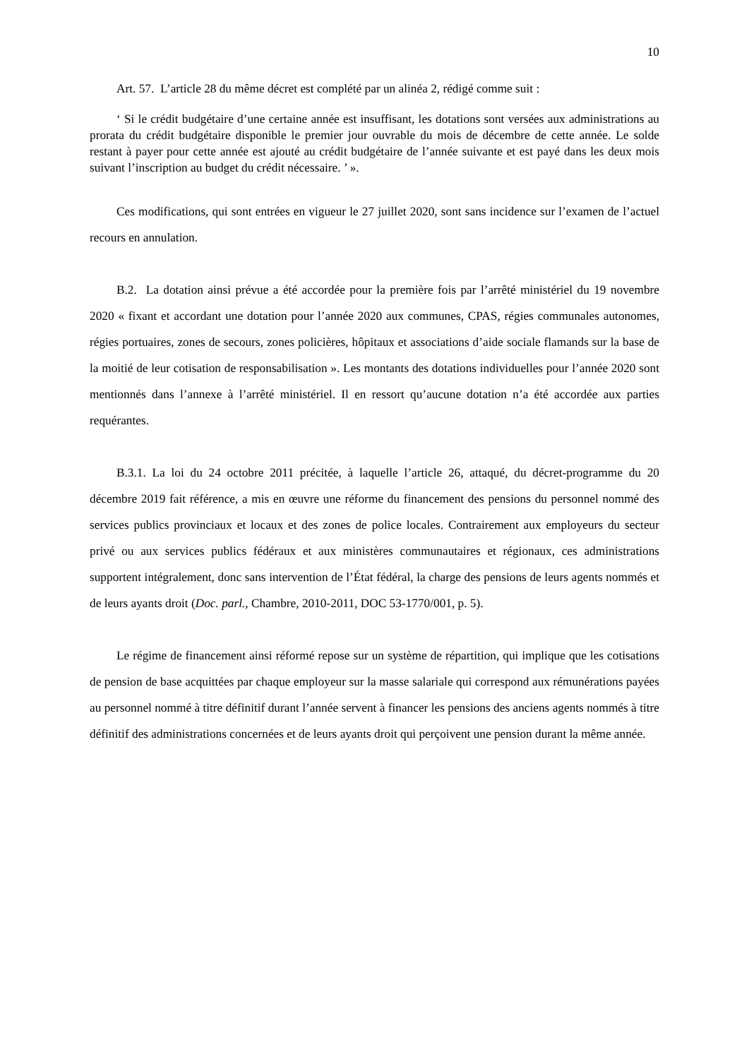10
Art. 57. L’article 28 du même décret est complété par un alinéa 2, rédigé comme suit :
‘ Si le crédit budgétaire d’une certaine année est insuffisant, les dotations sont versées aux administrations au prorata du crédit budgétaire disponible le premier jour ouvrable du mois de décembre de cette année. Le solde restant à payer pour cette année est ajouté au crédit budgétaire de l’année suivante et est payé dans les deux mois suivant l’inscription au budget du crédit nécessaire. ’ ».
Ces modifications, qui sont entrées en vigueur le 27 juillet 2020, sont sans incidence sur l’examen de l’actuel recours en annulation.
B.2. La dotation ainsi prévue a été accordée pour la première fois par l’arrêté ministériel du 19 novembre 2020 « fixant et accordant une dotation pour l’année 2020 aux communes, CPAS, régies communales autonomes, régies portuaires, zones de secours, zones policières, hôpitaux et associations d’aide sociale flamands sur la base de la moitié de leur cotisation de responsabilisation ». Les montants des dotations individuelles pour l’année 2020 sont mentionnés dans l’annexe à l’arrêté ministériel. Il en ressort qu’aucune dotation n’a été accordée aux parties requérantes.
B.3.1. La loi du 24 octobre 2011 précitée, à laquelle l’article 26, attaqué, du décret-programme du 20 décembre 2019 fait référence, a mis en œuvre une réforme du financement des pensions du personnel nommé des services publics provinciaux et locaux et des zones de police locales. Contrairement aux employeurs du secteur privé ou aux services publics fédéraux et aux ministères communautaires et régionaux, ces administrations supportent intégralement, donc sans intervention de l’État fédéral, la charge des pensions de leurs agents nommés et de leurs ayants droit (Doc. parl., Chambre, 2010-2011, DOC 53-1770/001, p. 5).
Le régime de financement ainsi réformé repose sur un système de répartition, qui implique que les cotisations de pension de base acquittées par chaque employeur sur la masse salariale qui correspond aux rémunérations payées au personnel nommé à titre définitif durant l’année servent à financer les pensions des anciens agents nommés à titre définitif des administrations concernées et de leurs ayants droit qui perçoivent une pension durant la même année.